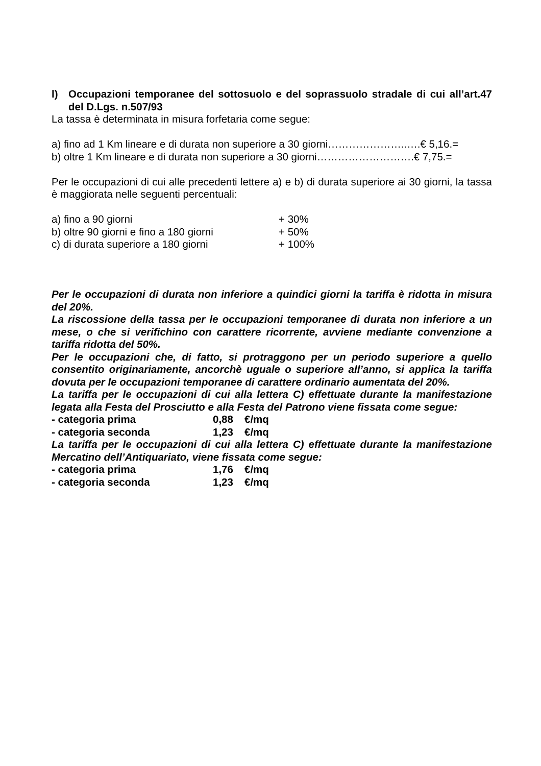l) Occupazioni temporanee del sottosuolo e del soprassuolo stradale di cui all’art.47 del D.Lgs. n.507/93
La tassa è determinata in misura forfetaria come segue:
a) fino ad 1 Km lineare e di durata non superiore a 30 giorni…………………..….€ 5,16.=
b) oltre 1 Km lineare e di durata non superiore a 30 giorni……………………….€ 7,75.=
Per le occupazioni di cui alle precedenti lettere a) e b) di durata superiore ai 30 giorni, la tassa è maggiorata nelle seguenti percentuali:
a) fino a 90 giorni + 30%
b) oltre 90 giorni e fino a 180 giorni + 50%
c) di durata superiore a 180 giorni + 100%
Per le occupazioni di durata non inferiore a quindici giorni la tariffa è ridotta in misura del 20%.
La riscossione della tassa per le occupazioni temporanee di durata non inferiore a un mese, o che si verifichino con carattere ricorrente, avviene mediante convenzione a tariffa ridotta del 50%.
Per le occupazioni che, di fatto, si protraggono per un periodo superiore a quello consentito originariamente, ancorchè uguale o superiore all’anno, si applica la tariffa dovuta per le occupazioni temporanee di carattere ordinario aumentata del 20%.
La tariffa per le occupazioni di cui alla lettera C) effettuate durante la manifestazione legata alla Festa del Prosciutto e alla Festa del Patrono viene fissata come segue:
- categoria prima 0,88 €/mq
- categoria seconda 1,23 €/mq
La tariffa per le occupazioni di cui alla lettera C) effettuate durante la manifestazione Mercatino dell’Antiquariato, viene fissata come segue:
- categoria prima 1,76 €/mq
- categoria seconda 1,23 €/mq